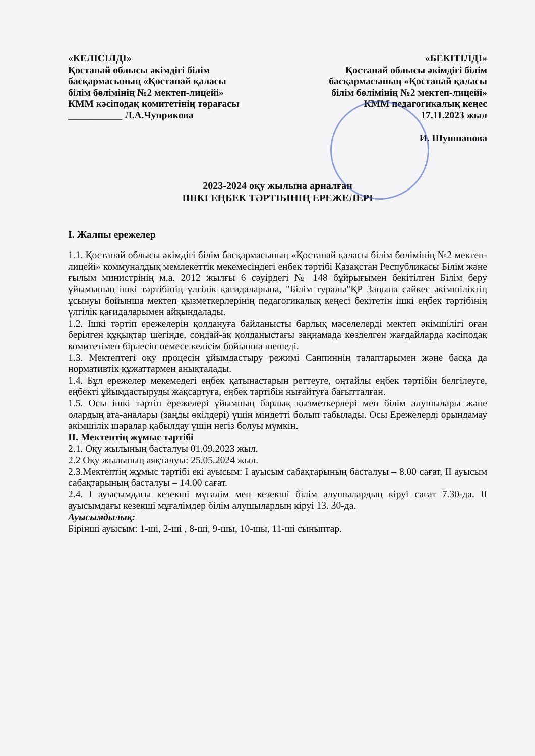«КЕЛІСІЛДІ»
Қостанай облысы әкімдігі білім
басқармасының «Қостанай қаласы
білім бөлімінің №2 мектеп-лицейі»
КММ кәсіподақ комитетінің төрағасы
___________ Л.А.Чуприкова
«БЕКІТІЛДІ»
Қостанай облысы әкімдігі білім
басқармасының «Қостанай қаласы
білім бөлімінің №2 мектеп-лицейі»
КММ педагогикалық кеңес
17.11.2023 жыл
И. Шушпанова
2023-2024 оқу жылына арналған
ІШКІ ЕҢБЕК ТӘРТІБІНІҢ ЕРЕЖЕЛЕРІ
I. Жалпы ережелер
1.1. Қостанай облысы әкімдігі білім басқармасының «Қостанай қаласы білім бөлімінің №2 мектеп-лицейі» коммуналдық мемлекеттік мекемесіндегі еңбек тәртібі Қазақстан Республикасы Білім және ғылым министрінің м.а. 2012 жылғы 6 сәуірдегі № 148 бұйрығымен бекітілген Білім беру ұйымының ішкі тәртібінің үлгілік қағидаларына, "Білім туралы"ҚР Заңына сәйкес әкімшіліктің ұсынуы бойынша мектеп қызметкерлерінің педагогикалық кеңесі бекітетін ішкі еңбек тәртібінің үлгілік қағидаларымен айқындалады.
1.2. Ішкі тәртіп ережелерін қолдануға байланысты барлық мәселелерді мектеп әкімшілігі оған берілген құқықтар шегінде, сондай-ақ қолданыстағы заңнамада көзделген жағдайларда кәсіподақ комитетімен бірлесіп немесе келісім бойынша шешеді.
1.3. Мектептегі оқу процесін ұйымдастыру режимі Санпиннің талаптарымен және басқа да нормативтік құжаттармен анықталады.
1.4. Бұл ережелер мекемедегі еңбек қатынастарын реттеуге, оңтайлы еңбек тәртібін белгілеуге, еңбекті ұйымдастыруды жақсартуға, еңбек тәртібін нығайтуға бағытталған.
1.5. Осы ішкі тәртіп ережелері ұйымның барлық қызметкерлері мен білім алушылары және олардың ата-аналары (заңды өкілдері) үшін міндетті болып табылады. Осы Ережелерді орындамау әкімшілік шаралар қабылдау үшін негіз болуы мүмкін.
II. Мектептің жұмыс тәртібі
2.1. Оқу жылының басталуы 01.09.2023 жыл.
2.2 Оқу жылының аяқталуы: 25.05.2024 жыл.
2.3.Мектептің жұмыс тәртібі екі ауысым: I ауысым сабақтарының басталуы – 8.00 сағат, II ауысым сабақтарының басталуы – 14.00 сағат.
2.4. I ауысымдағы кезекші мұғалім мен кезекші білім алушылардың кіруі сағат 7.30-да. II ауысымдағы кезекші мұғалімдер білім алушылардың кіруі 13. 30-да.
Ауысымдылық:
Бірінші ауысым: 1-ші, 2-ші , 8-ші, 9-шы, 10-шы, 11-ші сыныптар.